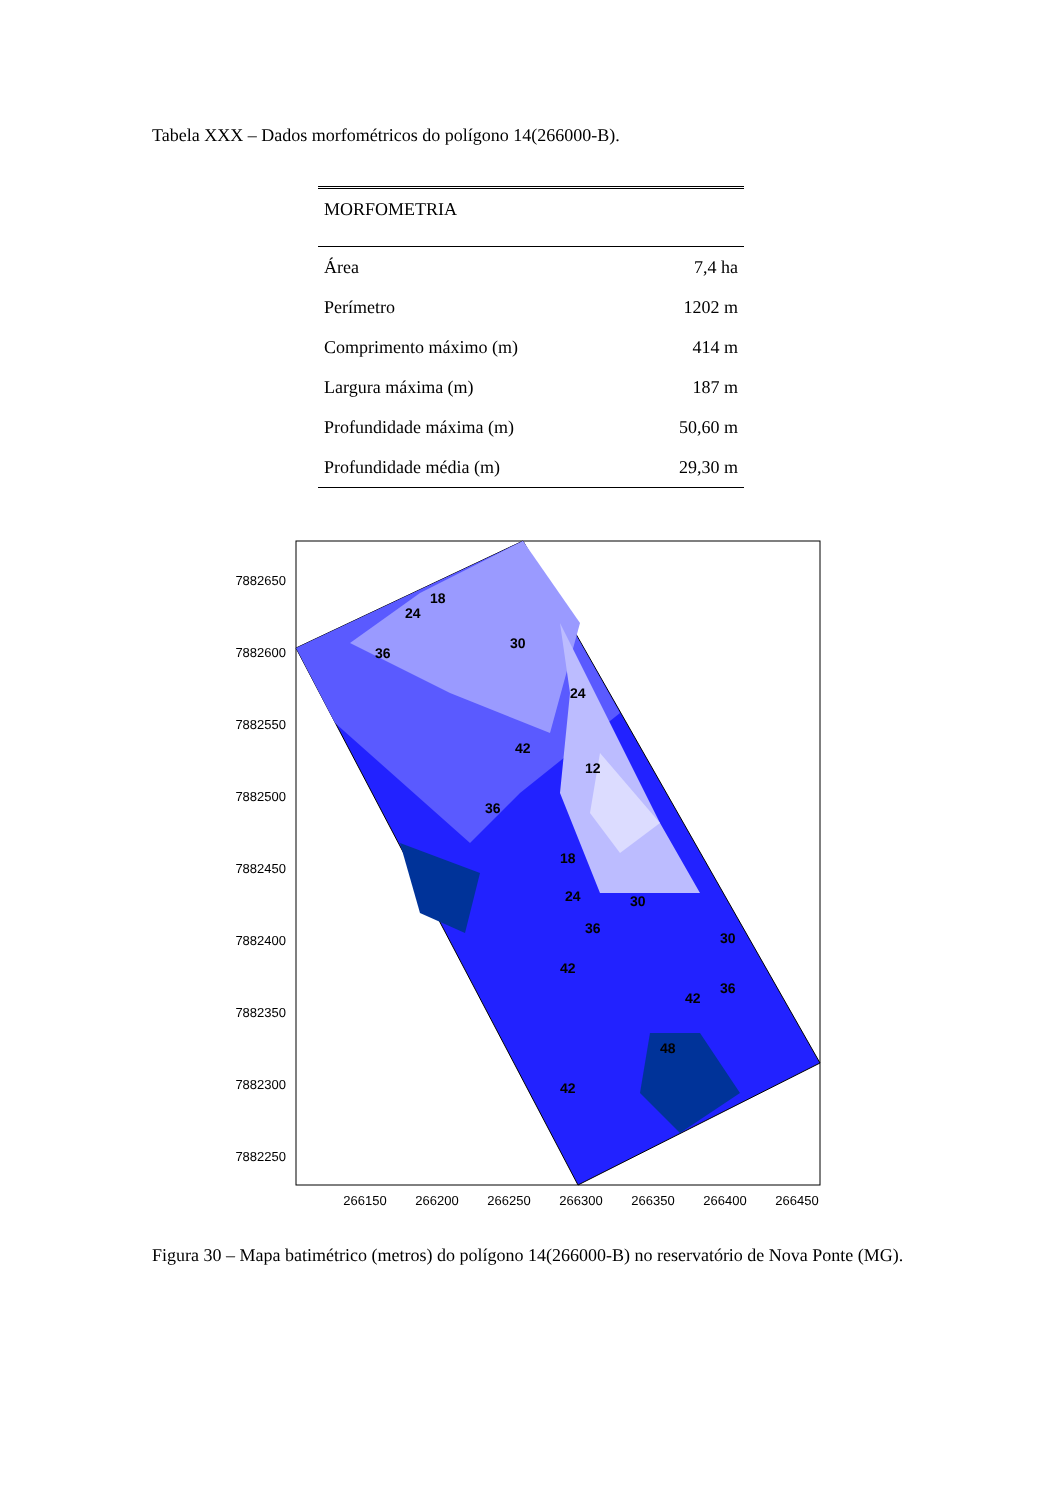Tabela XXX – Dados morfométricos do polígono 14(266000-B).
| MORFOMETRIA | |
| --- | --- |
| Área | 7,4 ha |
| Perímetro | 1202 m |
| Comprimento máximo (m) | 414 m |
| Largura máxima (m) | 187 m |
| Profundidade máxima (m) | 50,60 m |
| Profundidade média (m) | 29,30 m |
18
24
36
30
24
42
12
36
18
24
30
36
42
30
36
42
48
42
7882650
7882600
7882550
7882500
7882450
7882400
7882350
7882300
7882250
266150
266200
266250
266300
266350
266400
266450
Figura 30 – Mapa batimétrico (metros) do polígono 14(266000-B) no reservatório de Nova Ponte (MG).